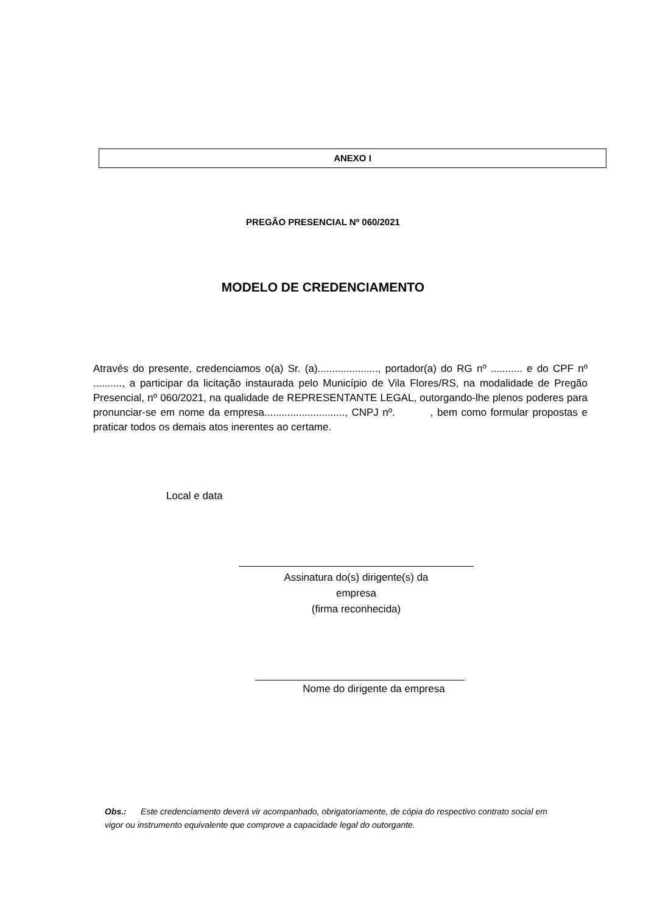ANEXO I
PREGÃO PRESENCIAL Nº 060/2021
MODELO DE CREDENCIAMENTO
Através do presente, credenciamos o(a) Sr. (a)....................., portador(a) do RG nº ........... e do CPF nº .........., a participar da licitação instaurada pelo Município de Vila Flores/RS, na modalidade de Pregão Presencial, nº 060/2021, na qualidade de REPRESENTANTE LEGAL, outorgando-lhe plenos poderes para pronunciar-se em nome da empresa............................, CNPJ nº. , bem como formular propostas e praticar todos os demais atos inerentes ao certame.
Local e data
Assinatura do(s) dirigente(s) da
empresa
(firma reconhecida)
Nome do dirigente da empresa
Obs.: Este credenciamento deverá vir acompanhado, obrigatoriamente, de cópia do respectivo contrato social em vigor ou instrumento equivalente que comprove a capacidade legal do outorgante.